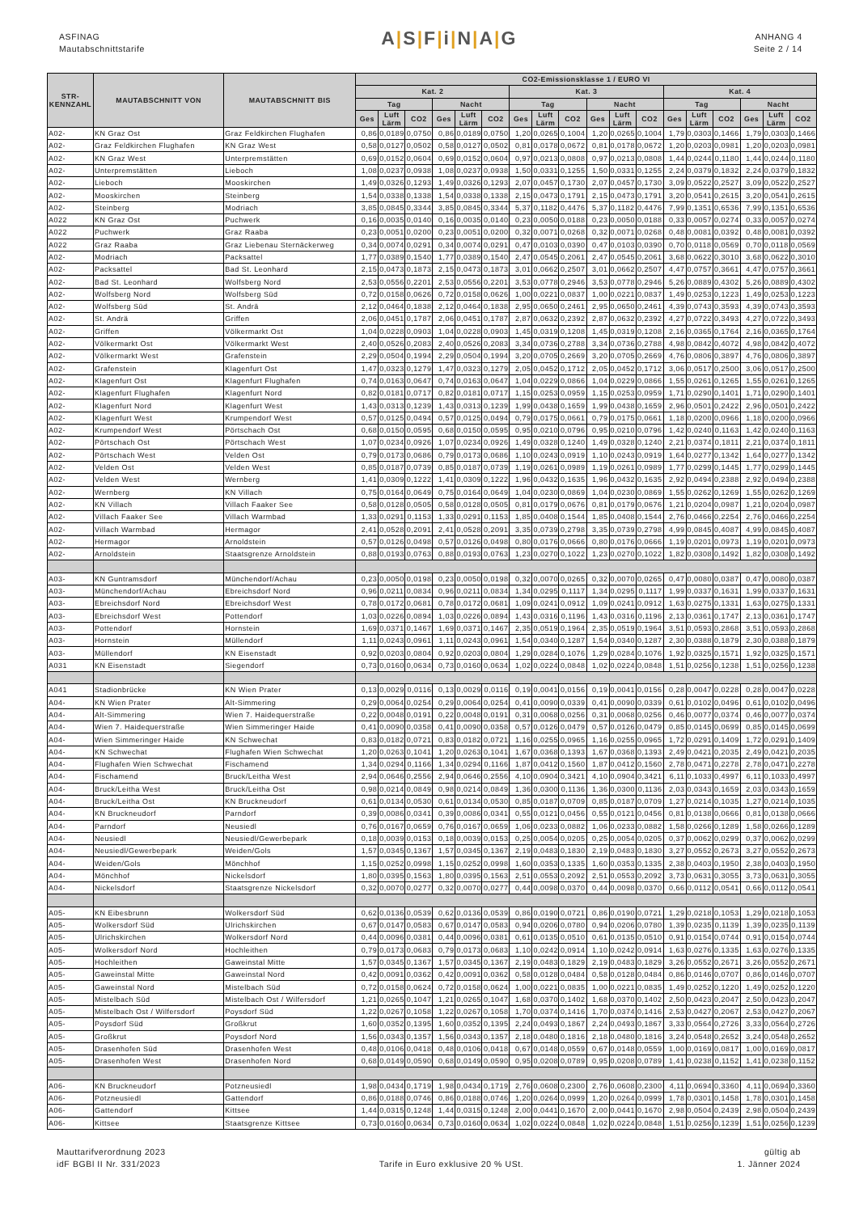ASFINAG
Mautabschnittstarife
A|S|F|i|N|A|G
ANHANG 4
Seite 2 / 14
| STR- KENNZAHL | MAUTABSCHNITT VON | MAUTABSCHNITT BIS | CO2-Emissionsklasse 1 / EURO VI | | | | | | | | | | | | | | | | | |
| --- | --- | --- | --- | --- | --- | --- | --- | --- | --- | --- | --- | --- | --- | --- | --- | --- | --- | --- | --- | --- |
| | | | Kat. 2 | | | | | | Kat. 3 | | | | | | Kat. 4 | | | | | |
| | | | Tag | | | Nacht | | | Tag | | | Nacht | | | Tag | | | Nacht | | |
| | | | Ges | Luft Lärm | CO2 | Ges | Luft Lärm | CO2 | Ges | Luft Lärm | CO2 | Ges | Luft Lärm | CO2 | Ges | Luft Lärm | CO2 | Ges | Luft Lärm | CO2 |
| A02- | KN Graz Ost | Graz Feldkirchen Flughafen | 0,86 | 0,0189 | 0,0750 | 0,86 | 0,0189 | 0,0750 | 1,20 | 0,0265 | 0,1004 | 1,20 | 0,0265 | 0,1004 | 1,79 | 0,0303 | 0,1466 | 1,79 | 0,0303 | 0,1466 |
| A02- | Graz Feldkirchen Flughafen | KN Graz West | 0,58 | 0,0127 | 0,0502 | 0,58 | 0,0127 | 0,0502 | 0,81 | 0,0178 | 0,0672 | 0,81 | 0,0178 | 0,0672 | 1,20 | 0,0203 | 0,0981 | 1,20 | 0,0203 | 0,0981 |
| A02- | KN Graz West | Unterpremstätten | 0,69 | 0,0152 | 0,0604 | 0,69 | 0,0152 | 0,0604 | 0,97 | 0,0213 | 0,0808 | 0,97 | 0,0213 | 0,0808 | 1,44 | 0,0244 | 0,1180 | 1,44 | 0,0244 | 0,1180 |
| A02- | Unterpremstätten | Lieboch | 1,08 | 0,0237 | 0,0938 | 1,08 | 0,0237 | 0,0938 | 1,50 | 0,0331 | 0,1255 | 1,50 | 0,0331 | 0,1255 | 2,24 | 0,0379 | 0,1832 | 2,24 | 0,0379 | 0,1832 |
| A02- | Lieboch | Mooskirchen | 1,49 | 0,0326 | 0,1293 | 1,49 | 0,0326 | 0,1293 | 2,07 | 0,0457 | 0,1730 | 2,07 | 0,0457 | 0,1730 | 3,09 | 0,0522 | 0,2527 | 3,09 | 0,0522 | 0,2527 |
| A02- | Mooskirchen | Steinberg | 1,54 | 0,0338 | 0,1338 | 1,54 | 0,0338 | 0,1338 | 2,15 | 0,0473 | 0,1791 | 2,15 | 0,0473 | 0,1791 | 3,20 | 0,0541 | 0,2615 | 3,20 | 0,0541 | 0,2615 |
| A02- | Steinberg | Modriach | 3,85 | 0,0845 | 0,3344 | 3,85 | 0,0845 | 0,3344 | 5,37 | 0,1182 | 0,4476 | 5,37 | 0,1182 | 0,4476 | 7,99 | 0,1351 | 0,6536 | 7,99 | 0,1351 | 0,6536 |
| A022 | KN Graz Ost | Puchwerk | 0,16 | 0,0035 | 0,0140 | 0,16 | 0,0035 | 0,0140 | 0,23 | 0,0050 | 0,0188 | 0,23 | 0,0050 | 0,0188 | 0,33 | 0,0057 | 0,0274 | 0,33 | 0,0057 | 0,0274 |
| A022 | Puchwerk | Graz Raaba | 0,23 | 0,0051 | 0,0200 | 0,23 | 0,0051 | 0,0200 | 0,32 | 0,0071 | 0,0268 | 0,32 | 0,0071 | 0,0268 | 0,48 | 0,0081 | 0,0392 | 0,48 | 0,0081 | 0,0392 |
| A022 | Graz Raaba | Graz Liebenau Sternäckerweg | 0,34 | 0,0074 | 0,0291 | 0,34 | 0,0074 | 0,0291 | 0,47 | 0,0103 | 0,0390 | 0,47 | 0,0103 | 0,0390 | 0,70 | 0,0118 | 0,0569 | 0,70 | 0,0118 | 0,0569 |
| A02- | Modriach | Packsattel | 1,77 | 0,0389 | 0,1540 | 1,77 | 0,0389 | 0,1540 | 2,47 | 0,0545 | 0,2061 | 2,47 | 0,0545 | 0,2061 | 3,68 | 0,0622 | 0,3010 | 3,68 | 0,0622 | 0,3010 |
| A02- | Packsattel | Bad St. Leonhard | 2,15 | 0,0473 | 0,1873 | 2,15 | 0,0473 | 0,1873 | 3,01 | 0,0662 | 0,2507 | 3,01 | 0,0662 | 0,2507 | 4,47 | 0,0757 | 0,3661 | 4,47 | 0,0757 | 0,3661 |
| A02- | Bad St. Leonhard | Wolfsberg Nord | 2,53 | 0,0556 | 0,2201 | 2,53 | 0,0556 | 0,2201 | 3,53 | 0,0778 | 0,2946 | 3,53 | 0,0778 | 0,2946 | 5,26 | 0,0889 | 0,4302 | 5,26 | 0,0889 | 0,4302 |
| A02- | Wolfsberg Nord | Wolfsberg Süd | 0,72 | 0,0158 | 0,0626 | 0,72 | 0,0158 | 0,0626 | 1,00 | 0,0221 | 0,0837 | 1,00 | 0,0221 | 0,0837 | 1,49 | 0,0253 | 0,1223 | 1,49 | 0,0253 | 0,1223 |
| A02- | Wolfsberg Süd | St. Andrä | 2,12 | 0,0464 | 0,1838 | 2,12 | 0,0464 | 0,1838 | 2,95 | 0,0650 | 0,2461 | 2,95 | 0,0650 | 0,2461 | 4,39 | 0,0743 | 0,3593 | 4,39 | 0,0743 | 0,3593 |
| A02- | St. Andrä | Griffen | 2,06 | 0,0451 | 0,1787 | 2,06 | 0,0451 | 0,1787 | 2,87 | 0,0632 | 0,2392 | 2,87 | 0,0632 | 0,2392 | 4,27 | 0,0722 | 0,3493 | 4,27 | 0,0722 | 0,3493 |
| A02- | Griffen | Völkermarkt Ost | 1,04 | 0,0228 | 0,0903 | 1,04 | 0,0228 | 0,0903 | 1,45 | 0,0319 | 0,1208 | 1,45 | 0,0319 | 0,1208 | 2,16 | 0,0365 | 0,1764 | 2,16 | 0,0365 | 0,1764 |
| A02- | Völkermarkt Ost | Völkermarkt West | 2,40 | 0,0526 | 0,2083 | 2,40 | 0,0526 | 0,2083 | 3,34 | 0,0736 | 0,2788 | 3,34 | 0,0736 | 0,2788 | 4,98 | 0,0842 | 0,4072 | 4,98 | 0,0842 | 0,4072 |
| A02- | Völkermarkt West | Grafenstein | 2,29 | 0,0504 | 0,1994 | 2,29 | 0,0504 | 0,1994 | 3,20 | 0,0705 | 0,2669 | 3,20 | 0,0705 | 0,2669 | 4,76 | 0,0806 | 0,3897 | 4,76 | 0,0806 | 0,3897 |
| A02- | Grafenstein | Klagenfurt Ost | 1,47 | 0,0323 | 0,1279 | 1,47 | 0,0323 | 0,1279 | 2,05 | 0,0452 | 0,1712 | 2,05 | 0,0452 | 0,1712 | 3,06 | 0,0517 | 0,2500 | 3,06 | 0,0517 | 0,2500 |
| A02- | Klagenfurt Ost | Klagenfurt Flughafen | 0,74 | 0,0163 | 0,0647 | 0,74 | 0,0163 | 0,0647 | 1,04 | 0,0229 | 0,0866 | 1,04 | 0,0229 | 0,0866 | 1,55 | 0,0261 | 0,1265 | 1,55 | 0,0261 | 0,1265 |
| A02- | Klagenfurt Flughafen | Klagenfurt Nord | 0,82 | 0,0181 | 0,0717 | 0,82 | 0,0181 | 0,0717 | 1,15 | 0,0253 | 0,0959 | 1,15 | 0,0253 | 0,0959 | 1,71 | 0,0290 | 0,1401 | 1,71 | 0,0290 | 0,1401 |
| A02- | Klagenfurt Nord | Klagenfurt West | 1,43 | 0,0313 | 0,1239 | 1,43 | 0,0313 | 0,1239 | 1,99 | 0,0438 | 0,1659 | 1,99 | 0,0438 | 0,1659 | 2,96 | 0,0501 | 0,2422 | 2,96 | 0,0501 | 0,2422 |
| A02- | Klagenfurt West | Krumpendorf West | 0,57 | 0,0125 | 0,0494 | 0,57 | 0,0125 | 0,0494 | 0,79 | 0,0175 | 0,0661 | 0,79 | 0,0175 | 0,0661 | 1,18 | 0,0200 | 0,0966 | 1,18 | 0,0200 | 0,0966 |
| A02- | Krumpendorf West | Pörtschach Ost | 0,68 | 0,0150 | 0,0595 | 0,68 | 0,0150 | 0,0595 | 0,95 | 0,0210 | 0,0796 | 0,95 | 0,0210 | 0,0796 | 1,42 | 0,0240 | 0,1163 | 1,42 | 0,0240 | 0,1163 |
| A02- | Pörtschach Ost | Pörtschach West | 1,07 | 0,0234 | 0,0926 | 1,07 | 0,0234 | 0,0926 | 1,49 | 0,0328 | 0,1240 | 1,49 | 0,0328 | 0,1240 | 2,21 | 0,0374 | 0,1811 | 2,21 | 0,0374 | 0,1811 |
| A02- | Pörtschach West | Velden Ost | 0,79 | 0,0173 | 0,0686 | 0,79 | 0,0173 | 0,0686 | 1,10 | 0,0243 | 0,0919 | 1,10 | 0,0243 | 0,0919 | 1,64 | 0,0277 | 0,1342 | 1,64 | 0,0277 | 0,1342 |
| A02- | Velden Ost | Velden West | 0,85 | 0,0187 | 0,0739 | 0,85 | 0,0187 | 0,0739 | 1,19 | 0,0261 | 0,0989 | 1,19 | 0,0261 | 0,0989 | 1,77 | 0,0299 | 0,1445 | 1,77 | 0,0299 | 0,1445 |
| A02- | Velden West | Wernberg | 1,41 | 0,0309 | 0,1222 | 1,41 | 0,0309 | 0,1222 | 1,96 | 0,0432 | 0,1635 | 1,96 | 0,0432 | 0,1635 | 2,92 | 0,0494 | 0,2388 | 2,92 | 0,0494 | 0,2388 |
| A02- | Wernberg | KN Villach | 0,75 | 0,0164 | 0,0649 | 0,75 | 0,0164 | 0,0649 | 1,04 | 0,0230 | 0,0869 | 1,04 | 0,0230 | 0,0869 | 1,55 | 0,0262 | 0,1269 | 1,55 | 0,0262 | 0,1269 |
| A02- | KN Villach | Villach Faaker See | 0,58 | 0,0128 | 0,0505 | 0,58 | 0,0128 | 0,0505 | 0,81 | 0,0179 | 0,0676 | 0,81 | 0,0179 | 0,0676 | 1,21 | 0,0204 | 0,0987 | 1,21 | 0,0204 | 0,0987 |
| A02- | Villach Faaker See | Villach Warmbad | 1,33 | 0,0291 | 0,1153 | 1,33 | 0,0291 | 0,1153 | 1,85 | 0,0408 | 0,1544 | 1,85 | 0,0408 | 0,1544 | 2,76 | 0,0466 | 0,2254 | 2,76 | 0,0466 | 0,2254 |
| A02- | Villach Warmbad | Hermagor | 2,41 | 0,0528 | 0,2091 | 2,41 | 0,0528 | 0,2091 | 3,35 | 0,0739 | 0,2798 | 3,35 | 0,0739 | 0,2798 | 4,99 | 0,0845 | 0,4087 | 4,99 | 0,0845 | 0,4087 |
| A02- | Hermagor | Arnoldstein | 0,57 | 0,0126 | 0,0498 | 0,57 | 0,0126 | 0,0498 | 0,80 | 0,0176 | 0,0666 | 0,80 | 0,0176 | 0,0666 | 1,19 | 0,0201 | 0,0973 | 1,19 | 0,0201 | 0,0973 |
| A02- | Arnoldstein | Staatsgrenze Arnoldstein | 0,88 | 0,0193 | 0,0763 | 0,88 | 0,0193 | 0,0763 | 1,23 | 0,0270 | 0,1022 | 1,23 | 0,0270 | 0,1022 | 1,82 | 0,0308 | 0,1492 | 1,82 | 0,0308 | 0,1492 |
| A03- | KN Guntramsdorf | Münchendorf/Achau | 0,23 | 0,0050 | 0,0198 | 0,23 | 0,0050 | 0,0198 | 0,32 | 0,0070 | 0,0265 | 0,32 | 0,0070 | 0,0265 | 0,47 | 0,0080 | 0,0387 | 0,47 | 0,0080 | 0,0387 |
| A03- | Münchendorf/Achau | Ebreichsdorf Nord | 0,96 | 0,0211 | 0,0834 | 0,96 | 0,0211 | 0,0834 | 1,34 | 0,0295 | 0,1117 | 1,34 | 0,0295 | 0,1117 | 1,99 | 0,0337 | 0,1631 | 1,99 | 0,0337 | 0,1631 |
| A03- | Ebreichsdorf Nord | Ebreichsdorf West | 0,78 | 0,0172 | 0,0681 | 0,78 | 0,0172 | 0,0681 | 1,09 | 0,0241 | 0,0912 | 1,09 | 0,0241 | 0,0912 | 1,63 | 0,0275 | 0,1331 | 1,63 | 0,0275 | 0,1331 |
| A03- | Ebreichsdorf West | Pottendorf | 1,03 | 0,0226 | 0,0894 | 1,03 | 0,0226 | 0,0894 | 1,43 | 0,0316 | 0,1196 | 1,43 | 0,0316 | 0,1196 | 2,13 | 0,0361 | 0,1747 | 2,13 | 0,0361 | 0,1747 |
| A03- | Pottendorf | Hornstein | 1,69 | 0,0371 | 0,1467 | 1,69 | 0,0371 | 0,1467 | 2,35 | 0,0519 | 0,1964 | 2,35 | 0,0519 | 0,1964 | 3,51 | 0,0593 | 0,2868 | 3,51 | 0,0593 | 0,2868 |
| A03- | Hornstein | Müllendorf | 1,11 | 0,0243 | 0,0961 | 1,11 | 0,0243 | 0,0961 | 1,54 | 0,0340 | 0,1287 | 1,54 | 0,0340 | 0,1287 | 2,30 | 0,0388 | 0,1879 | 2,30 | 0,0388 | 0,1879 |
| A03- | Müllendorf | KN Eisenstadt | 0,92 | 0,0203 | 0,0804 | 0,92 | 0,0203 | 0,0804 | 1,29 | 0,0284 | 0,1076 | 1,29 | 0,0284 | 0,1076 | 1,92 | 0,0325 | 0,1571 | 1,92 | 0,0325 | 0,1571 |
| A031 | KN Eisenstadt | Siegendorf | 0,73 | 0,0160 | 0,0634 | 0,73 | 0,0160 | 0,0634 | 1,02 | 0,0224 | 0,0848 | 1,02 | 0,0224 | 0,0848 | 1,51 | 0,0256 | 0,1238 | 1,51 | 0,0256 | 0,1238 |
| A041 | Stadionbrücke | KN Wien Prater | 0,13 | 0,0029 | 0,0116 | 0,13 | 0,0029 | 0,0116 | 0,19 | 0,0041 | 0,0156 | 0,19 | 0,0041 | 0,0156 | 0,28 | 0,0047 | 0,0228 | 0,28 | 0,0047 | 0,0228 |
| A04- | KN Wien Prater | Alt-Simmering | 0,29 | 0,0064 | 0,0254 | 0,29 | 0,0064 | 0,0254 | 0,41 | 0,0090 | 0,0339 | 0,41 | 0,0090 | 0,0339 | 0,61 | 0,0102 | 0,0496 | 0,61 | 0,0102 | 0,0496 |
| A04- | Alt-Simmering | Wien 7. Haidequerstraße | 0,22 | 0,0048 | 0,0191 | 0,22 | 0,0048 | 0,0191 | 0,31 | 0,0068 | 0,0256 | 0,31 | 0,0068 | 0,0256 | 0,46 | 0,0077 | 0,0374 | 0,46 | 0,0077 | 0,0374 |
| A04- | Wien 7. Haidequerstraße | Wien Simmeringer Haide | 0,41 | 0,0090 | 0,0358 | 0,41 | 0,0090 | 0,0358 | 0,57 | 0,0126 | 0,0479 | 0,57 | 0,0126 | 0,0479 | 0,85 | 0,0145 | 0,0699 | 0,85 | 0,0145 | 0,0699 |
| A04- | Wien Simmeringer Haide | KN Schwechat | 0,83 | 0,0182 | 0,0721 | 0,83 | 0,0182 | 0,0721 | 1,16 | 0,0255 | 0,0965 | 1,16 | 0,0255 | 0,0965 | 1,72 | 0,0291 | 0,1409 | 1,72 | 0,0291 | 0,1409 |
| A04- | KN Schwechat | Flughafen Wien Schwechat | 1,20 | 0,0263 | 0,1041 | 1,20 | 0,0263 | 0,1041 | 1,67 | 0,0368 | 0,1393 | 1,67 | 0,0368 | 0,1393 | 2,49 | 0,0421 | 0,2035 | 2,49 | 0,0421 | 0,2035 |
| A04- | Flughafen Wien Schwechat | Fischamend | 1,34 | 0,0294 | 0,1166 | 1,34 | 0,0294 | 0,1166 | 1,87 | 0,0412 | 0,1560 | 1,87 | 0,0412 | 0,1560 | 2,78 | 0,0471 | 0,2278 | 2,78 | 0,0471 | 0,2278 |
| A04- | Fischamend | Bruck/Leitha West | 2,94 | 0,0646 | 0,2556 | 2,94 | 0,0646 | 0,2556 | 4,10 | 0,0904 | 0,3421 | 4,10 | 0,0904 | 0,3421 | 6,11 | 0,1033 | 0,4997 | 6,11 | 0,1033 | 0,4997 |
| A04- | Bruck/Leitha West | Bruck/Leitha Ost | 0,98 | 0,0214 | 0,0849 | 0,98 | 0,0214 | 0,0849 | 1,36 | 0,0300 | 0,1136 | 1,36 | 0,0300 | 0,1136 | 2,03 | 0,0343 | 0,1659 | 2,03 | 0,0343 | 0,1659 |
| A04- | Bruck/Leitha Ost | KN Bruckneudorf | 0,61 | 0,0134 | 0,0530 | 0,61 | 0,0134 | 0,0530 | 0,85 | 0,0187 | 0,0709 | 0,85 | 0,0187 | 0,0709 | 1,27 | 0,0214 | 0,1035 | 1,27 | 0,0214 | 0,1035 |
| A04- | KN Bruckneudorf | Parndorf | 0,39 | 0,0086 | 0,0341 | 0,39 | 0,0086 | 0,0341 | 0,55 | 0,0121 | 0,0456 | 0,55 | 0,0121 | 0,0456 | 0,81 | 0,0138 | 0,0666 | 0,81 | 0,0138 | 0,0666 |
| A04- | Parndorf | Neusiedl | 0,76 | 0,0167 | 0,0659 | 0,76 | 0,0167 | 0,0659 | 1,06 | 0,0233 | 0,0882 | 1,06 | 0,0233 | 0,0882 | 1,58 | 0,0266 | 0,1289 | 1,58 | 0,0266 | 0,1289 |
| A04- | Neusiedl | Neusiedl/Gewerbepark | 0,18 | 0,0039 | 0,0153 | 0,18 | 0,0039 | 0,0153 | 0,25 | 0,0054 | 0,0205 | 0,25 | 0,0054 | 0,0205 | 0,37 | 0,0062 | 0,0299 | 0,37 | 0,0062 | 0,0299 |
| A04- | Neusiedl/Gewerbepark | Weiden/Gols | 1,57 | 0,0345 | 0,1367 | 1,57 | 0,0345 | 0,1367 | 2,19 | 0,0483 | 0,1830 | 2,19 | 0,0483 | 0,1830 | 3,27 | 0,0552 | 0,2673 | 3,27 | 0,0552 | 0,2673 |
| A04- | Weiden/Gols | Mönchhof | 1,15 | 0,0252 | 0,0998 | 1,15 | 0,0252 | 0,0998 | 1,60 | 0,0353 | 0,1335 | 1,60 | 0,0353 | 0,1335 | 2,38 | 0,0403 | 0,1950 | 2,38 | 0,0403 | 0,1950 |
| A04- | Mönchhof | Nickelsdorf | 1,80 | 0,0395 | 0,1563 | 1,80 | 0,0395 | 0,1563 | 2,51 | 0,0553 | 0,2092 | 2,51 | 0,0553 | 0,2092 | 3,73 | 0,0631 | 0,3055 | 3,73 | 0,0631 | 0,3055 |
| A04- | Nickelsdorf | Staatsgrenze Nickelsdorf | 0,32 | 0,0070 | 0,0277 | 0,32 | 0,0070 | 0,0277 | 0,44 | 0,0098 | 0,0370 | 0,44 | 0,0098 | 0,0370 | 0,66 | 0,0112 | 0,0541 | 0,66 | 0,0112 | 0,0541 |
| A05- | KN Eibesbrunn | Wolkersdorf Süd | 0,62 | 0,0136 | 0,0539 | 0,62 | 0,0136 | 0,0539 | 0,86 | 0,0190 | 0,0721 | 0,86 | 0,0190 | 0,0721 | 1,29 | 0,0218 | 0,1053 | 1,29 | 0,0218 | 0,1053 |
| A05- | Wolkersdorf Süd | Ulrichskirchen | 0,67 | 0,0147 | 0,0583 | 0,67 | 0,0147 | 0,0583 | 0,94 | 0,0206 | 0,0780 | 0,94 | 0,0206 | 0,0780 | 1,39 | 0,0235 | 0,1139 | 1,39 | 0,0235 | 0,1139 |
| A05- | Ulrichskirchen | Wolkersdorf Nord | 0,44 | 0,0096 | 0,0381 | 0,44 | 0,0096 | 0,0381 | 0,61 | 0,0135 | 0,0510 | 0,61 | 0,0135 | 0,0510 | 0,91 | 0,0154 | 0,0744 | 0,91 | 0,0154 | 0,0744 |
| A05- | Wolkersdorf Nord | Hochleithen | 0,79 | 0,0173 | 0,0683 | 0,79 | 0,0173 | 0,0683 | 1,10 | 0,0242 | 0,0914 | 1,10 | 0,0242 | 0,0914 | 1,63 | 0,0276 | 0,1335 | 1,63 | 0,0276 | 0,1335 |
| A05- | Hochleithen | Gaweinstal Mitte | 1,57 | 0,0345 | 0,1367 | 1,57 | 0,0345 | 0,1367 | 2,19 | 0,0483 | 0,1829 | 2,19 | 0,0483 | 0,1829 | 3,26 | 0,0552 | 0,2671 | 3,26 | 0,0552 | 0,2671 |
| A05- | Gaweinstal Mitte | Gaweinstal Nord | 0,42 | 0,0091 | 0,0362 | 0,42 | 0,0091 | 0,0362 | 0,58 | 0,0128 | 0,0484 | 0,58 | 0,0128 | 0,0484 | 0,86 | 0,0146 | 0,0707 | 0,86 | 0,0146 | 0,0707 |
| A05- | Gaweinstal Nord | Mistelbach Süd | 0,72 | 0,0158 | 0,0624 | 0,72 | 0,0158 | 0,0624 | 1,00 | 0,0221 | 0,0835 | 1,00 | 0,0221 | 0,0835 | 1,49 | 0,0252 | 0,1220 | 1,49 | 0,0252 | 0,1220 |
| A05- | Mistelbach Süd | Mistelbach Ost / Wilfersdorf | 1,21 | 0,0265 | 0,1047 | 1,21 | 0,0265 | 0,1047 | 1,68 | 0,0370 | 0,1402 | 1,68 | 0,0370 | 0,1402 | 2,50 | 0,0423 | 0,2047 | 2,50 | 0,0423 | 0,2047 |
| A05- | Mistelbach Ost / Wilfersdorf | Poysdorf Süd | 1,22 | 0,0267 | 0,1058 | 1,22 | 0,0267 | 0,1058 | 1,70 | 0,0374 | 0,1416 | 1,70 | 0,0374 | 0,1416 | 2,53 | 0,0427 | 0,2067 | 2,53 | 0,0427 | 0,2067 |
| A05- | Poysdorf Süd | Großkrut | 1,60 | 0,0352 | 0,1395 | 1,60 | 0,0352 | 0,1395 | 2,24 | 0,0493 | 0,1867 | 2,24 | 0,0493 | 0,1867 | 3,33 | 0,0564 | 0,2726 | 3,33 | 0,0564 | 0,2726 |
| A05- | Großkrut | Poysdorf Nord | 1,56 | 0,0343 | 0,1357 | 1,56 | 0,0343 | 0,1357 | 2,18 | 0,0480 | 0,1816 | 2,18 | 0,0480 | 0,1816 | 3,24 | 0,0548 | 0,2652 | 3,24 | 0,0548 | 0,2652 |
| A05- | Drasenhofen Süd | Drasenhofen West | 0,48 | 0,0106 | 0,0418 | 0,48 | 0,0106 | 0,0418 | 0,67 | 0,0148 | 0,0559 | 0,67 | 0,0148 | 0,0559 | 1,00 | 0,0169 | 0,0817 | 1,00 | 0,0169 | 0,0817 |
| A05- | Drasenhofen West | Drasenhofen Nord | 0,68 | 0,0149 | 0,0590 | 0,68 | 0,0149 | 0,0590 | 0,95 | 0,0208 | 0,0789 | 0,95 | 0,0208 | 0,0789 | 1,41 | 0,0238 | 0,1152 | 1,41 | 0,0238 | 0,1152 |
| A06- | KN Bruckneudorf | Potzneusiedl | 1,98 | 0,0434 | 0,1719 | 1,98 | 0,0434 | 0,1719 | 2,76 | 0,0608 | 0,2300 | 2,76 | 0,0608 | 0,2300 | 4,11 | 0,0694 | 0,3360 | 4,11 | 0,0694 | 0,3360 |
| A06- | Potzneusiedl | Gattendorf | 0,86 | 0,0188 | 0,0746 | 0,86 | 0,0188 | 0,0746 | 1,20 | 0,0264 | 0,0999 | 1,20 | 0,0264 | 0,0999 | 1,78 | 0,0301 | 0,1458 | 1,78 | 0,0301 | 0,1458 |
| A06- | Gattendorf | Kittsee | 1,44 | 0,0315 | 0,1248 | 1,44 | 0,0315 | 0,1248 | 2,00 | 0,0441 | 0,1670 | 2,00 | 0,0441 | 0,1670 | 2,98 | 0,0504 | 0,2439 | 2,98 | 0,0504 | 0,2439 |
| A06- | Kittsee | Staatsgrenze Kittsee | 0,73 | 0,0160 | 0,0634 | 0,73 | 0,0160 | 0,0634 | 1,02 | 0,0224 | 0,0848 | 1,02 | 0,0224 | 0,0848 | 1,51 | 0,0256 | 0,1239 | 1,51 | 0,0256 | 0,1239 |
Mauttarifverordnung 2023
idF BGBl II Nr. 331/2023
Tarife in Euro exklusive 20 % USt.
gültig ab
1. Jänner 2024